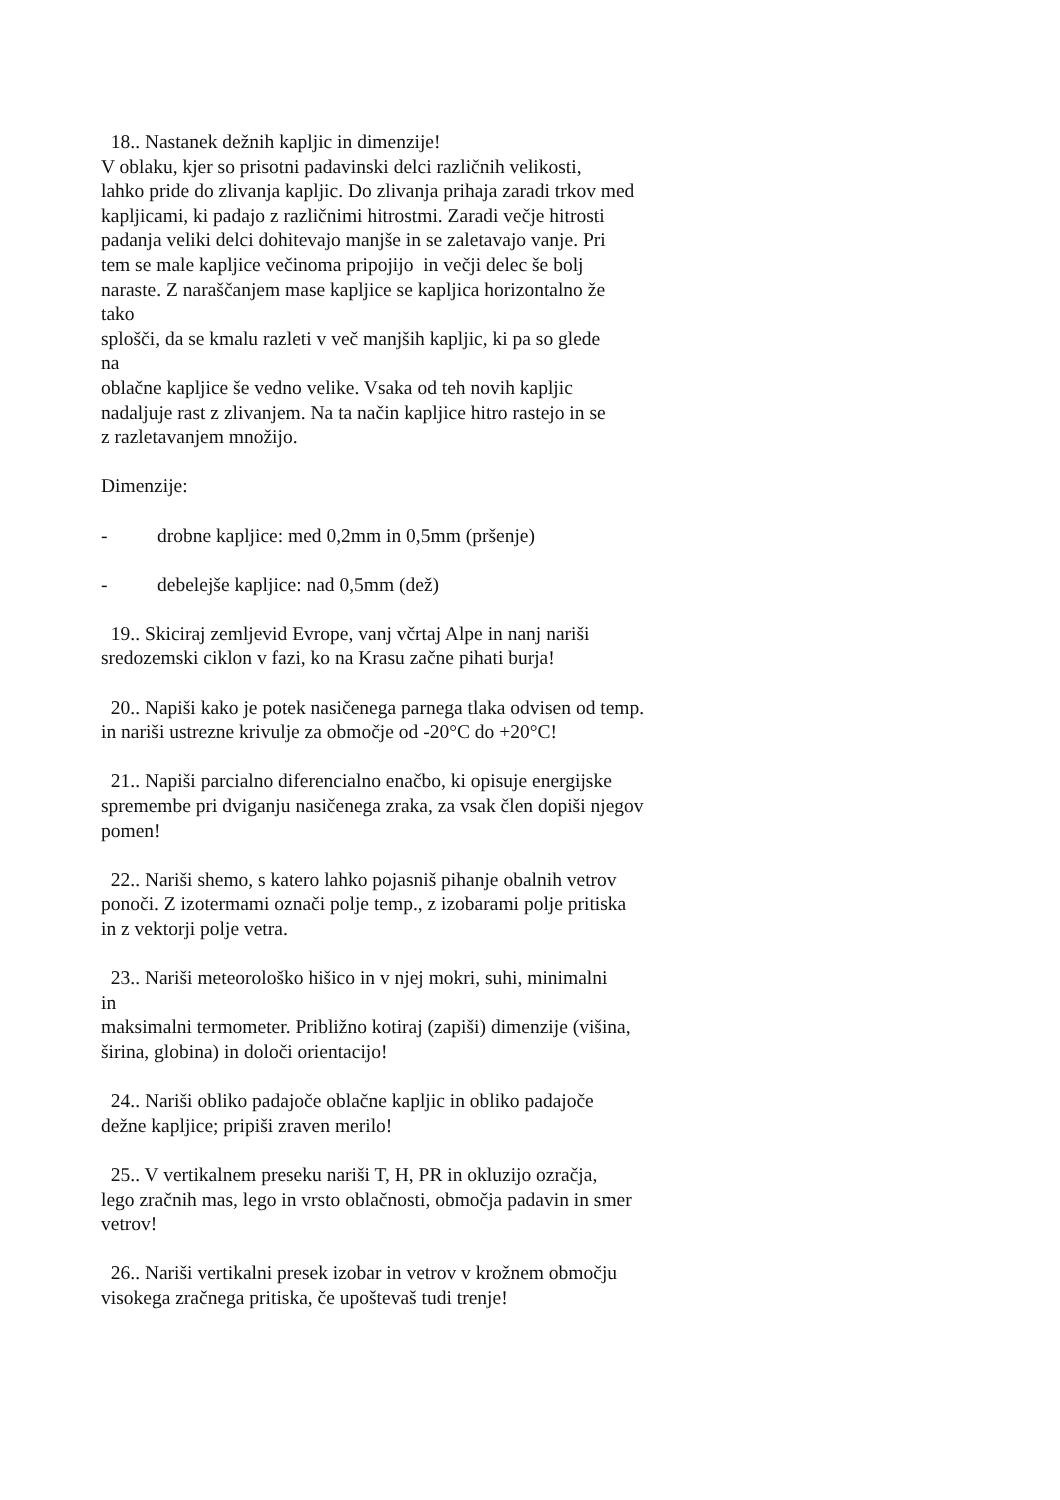18.. Nastanek dežnih kapljic in dimenzije!
V oblaku, kjer so prisotni padavinski delci različnih velikosti,
lahko pride do zlivanja kapljic. Do zlivanja prihaja zaradi trkov med
kapljicami, ki padajo z različnimi hitrostmi. Zaradi večje hitrosti
padanja veliki delci dohitevajo manjše in se zaletavajo vanje. Pri
tem se male kapljice večinoma pripojijo in večji delec še bolj
naraste. Z naraščanjem mase kapljice se kapljica horizontalno že
tako
splošči, da se kmalu razleti v več manjših kapljic, ki pa so glede
na
oblačne kapljice še vedno velike. Vsaka od teh novih kapljic
nadaljuje rast z zlivanjem. Na ta način kapljice hitro rastejo in se
z razletavanjem množijo.
Dimenzije:
- drobne kapljice: med 0,2mm in 0,5mm (pršenje)
- debelejše kapljice: nad 0,5mm (dež)
19.. Skiciraj zemljevid Evrope, vanj včrtaj Alpe in nanj nariši
sredozemski ciklon v fazi, ko na Krasu začne pihati burja!
20.. Napiši kako je potek nasičenega parnega tlaka odvisen od temp.
in nariši ustrezne krivulje za območje od -20°C do +20°C!
21.. Napiši parcialno diferencialno enačbo, ki opisuje energijske
spremembe pri dviganju nasičenega zraka, za vsak člen dopiši njegov
pomen!
22.. Nariši shemo, s katero lahko pojasniš pihanje obalnih vetrov
ponoči. Z izotermami označi polje temp., z izobarami polje pritiska
in z vektorji polje vetra.
23.. Nariši meteorološko hišico in v njej mokri, suhi, minimalni
in
maksimalni termometer. Približno kotiraj (zapiši) dimenzije (višina,
širina, globina) in določi orientacijo!
24.. Nariši obliko padajoče oblačne kapljic in obliko padajoče
dežne kapljice; pripiši zraven merilo!
25.. V vertikalnem preseku nariši T, H, PR in okluzijo ozračja,
lego zračnih mas, lego in vrsto oblačnosti, območja padavin in smer
vetrov!
26.. Nariši vertikalni presek izobar in vetrov v krožnem območju
visokega zračnega pritiska, če upoštevaš tudi trenje!